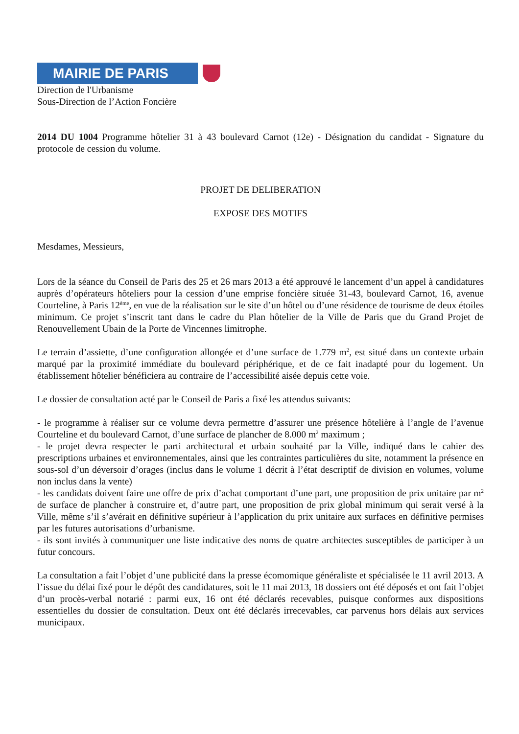MAIRIE DE PARIS
Direction de l'Urbanisme
Sous-Direction de l’Action Foncière
2014 DU 1004 Programme hôtelier 31 à 43 boulevard Carnot (12e) - Désignation du candidat - Signature du protocole de cession du volume.
PROJET DE DELIBERATION
EXPOSE DES MOTIFS
Mesdames, Messieurs,
Lors de la séance du Conseil de Paris des 25 et 26 mars 2013 a été approuvé le lancement d’un appel à candidatures auprès d’opérateurs hôteliers pour la cession d’une emprise foncière située 31-43, boulevard Carnot, 16, avenue Courteline, à Paris 12<sup>ème</sup>, en vue de la réalisation sur le site d’un hôtel ou d’une résidence de tourisme de deux étoiles minimum. Ce projet s’inscrit tant dans le cadre du Plan hôtelier de la Ville de Paris que du Grand Projet de Renouvellement Ubain de la Porte de Vincennes limitrophe.
Le terrain d’assiette, d’une configuration allongée et d’une surface de 1.779 m<sup>2</sup>, est situé dans un contexte urbain marqué par la proximité immédiate du boulevard périphérique, et de ce fait inadapté pour du logement. Un établissement hôtelier bénéficiera au contraire de l’accessibilité aisée depuis cette voie.
Le dossier de consultation acté par le Conseil de Paris a fixé les attendus suivants:
- le programme à réaliser sur ce volume devra permettre d’assurer une présence hôtelière à l’angle de l’avenue Courteline et du boulevard Carnot, d’une surface de plancher de 8.000 m<sup>2</sup> maximum ;
- le projet devra respecter le parti architectural et urbain souhaité par la Ville, indiqué dans le cahier des prescriptions urbaines et environnementales, ainsi que les contraintes particulières du site, notamment la présence en sous-sol d’un déversoir d’orages (inclus dans le volume 1 décrit à l’état descriptif de division en volumes, volume non inclus dans la vente)
- les candidats doivent faire une offre de prix d’achat comportant d’une part, une proposition de prix unitaire par m<sup>2</sup> de surface de plancher à construire et, d’autre part, une proposition de prix global minimum qui serait versé à la Ville, même s’il s’avérait en définitive supérieur à l’application du prix unitaire aux surfaces en définitive permises par les futures autorisations d’urbanisme.
- ils sont invités à communiquer une liste indicative des noms de quatre architectes susceptibles de participer à un futur concours.
La consultation a fait l’objet d’une publicité dans la presse écomomique généraliste et spécialisée le 11 avril 2013. A l’issue du délai fixé pour le dépôt des candidatures, soit le 11 mai 2013, 18 dossiers ont été déposés et ont fait l’objet d’un procès-verbal notarié : parmi eux, 16 ont été déclarés recevables, puisque conformes aux dispositions essentielles du dossier de consultation. Deux ont été déclarés irrecevables, car parvenus hors délais aux services municipaux.